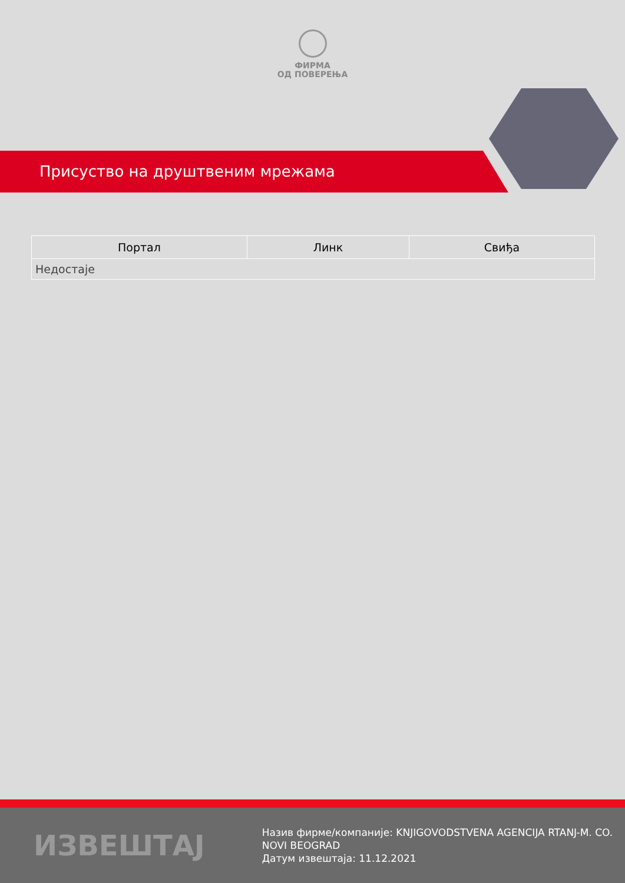ФИРМА
ОД ПОВЕРЕЊА
Присуство на друштвеним мрежама
| Портал | Линк | Свиђа |
| --- | --- | --- |
| Недостаје | | |
ИЗВЕШТАЈ
Назив фирме/компаније: KNJIGOVODSTVENA AGENCIJA RTANJ-M. CO. NOVI BEOGRAD
Датум извештаја: 11.12.2021